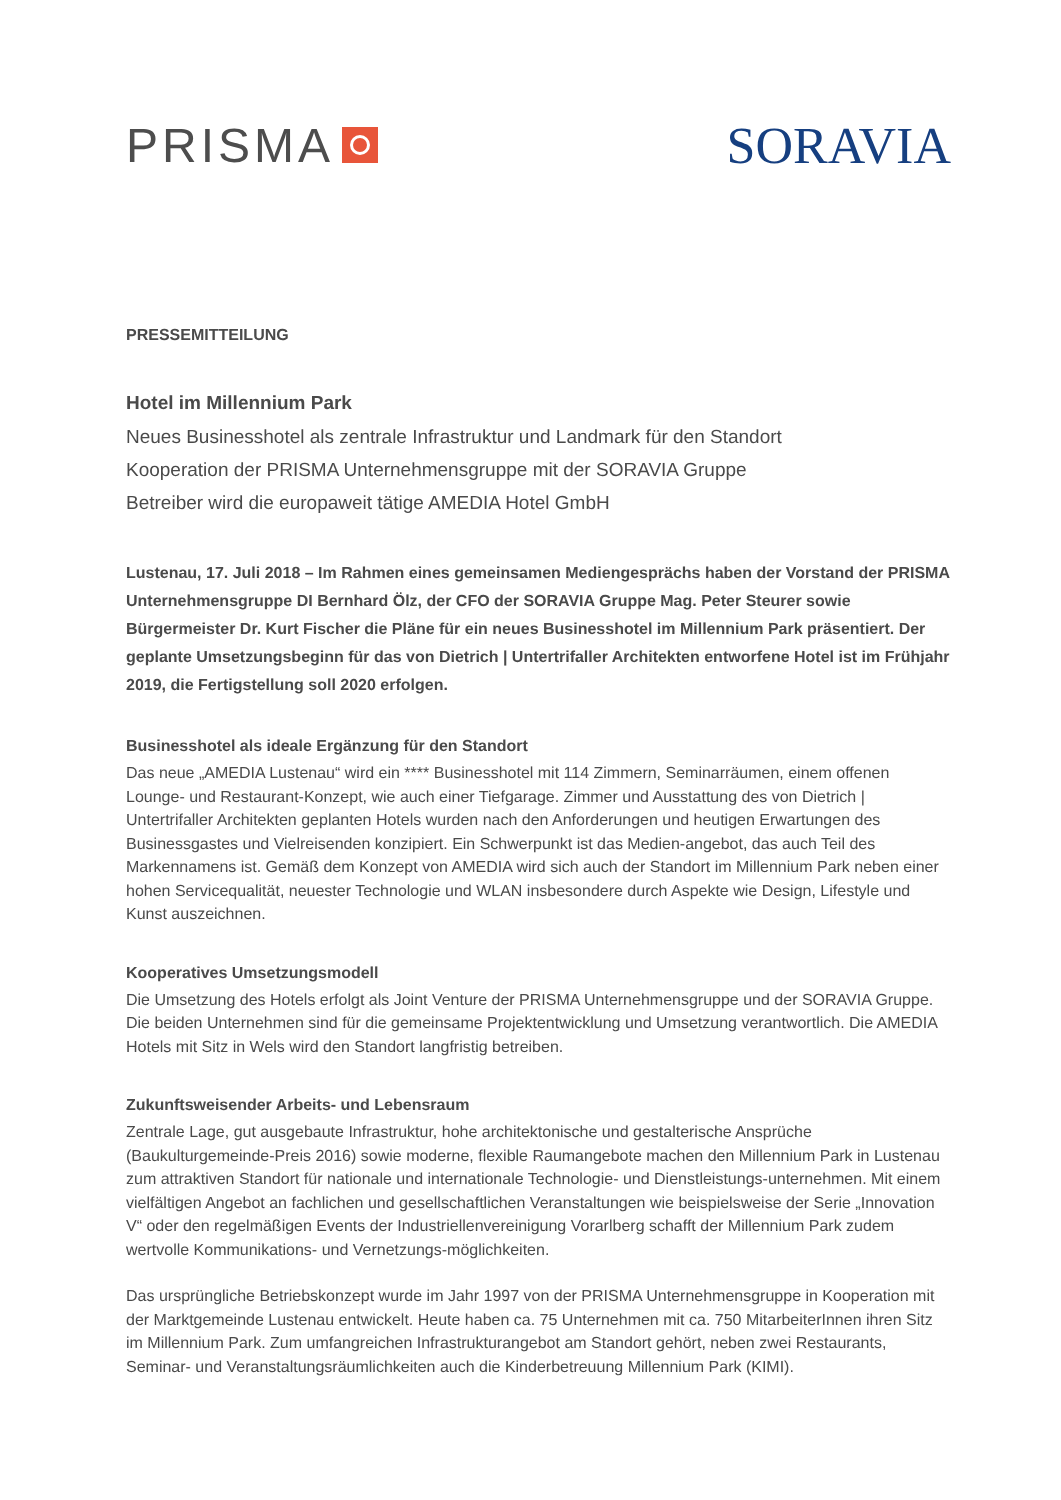PRISMA SORAVIA
PRESSEMITTEILUNG
Hotel im Millennium Park
Neues Businesshotel als zentrale Infrastruktur und Landmark für den Standort
Kooperation der PRISMA Unternehmensgruppe mit der SORAVIA Gruppe
Betreiber wird die europaweit tätige AMEDIA Hotel GmbH
Lustenau, 17. Juli 2018 – Im Rahmen eines gemeinsamen Mediengesprächs haben der Vorstand der PRISMA Unternehmensgruppe DI Bernhard Ölz, der CFO der SORAVIA Gruppe Mag. Peter Steurer sowie Bürgermeister Dr. Kurt Fischer die Pläne für ein neues Businesshotel im Millennium Park präsentiert. Der geplante Umsetzungsbeginn für das von Dietrich | Untertrifaller Architekten entworfene Hotel ist im Frühjahr 2019, die Fertigstellung soll 2020 erfolgen.
Businesshotel als ideale Ergänzung für den Standort
Das neue „AMEDIA Lustenau“ wird ein **** Businesshotel mit 114 Zimmern, Seminarräumen, einem offenen Lounge- und Restaurant-Konzept, wie auch einer Tiefgarage. Zimmer und Ausstattung des von Dietrich | Untertrifaller Architekten geplanten Hotels wurden nach den Anforderungen und heutigen Erwartungen des Businessgastes und Vielreisenden konzipiert. Ein Schwerpunkt ist das Medien-angebot, das auch Teil des Markennamens ist. Gemäß dem Konzept von AMEDIA wird sich auch der Standort im Millennium Park neben einer hohen Servicequalität, neuester Technologie und WLAN insbesondere durch Aspekte wie Design, Lifestyle und Kunst auszeichnen.
Kooperatives Umsetzungsmodell
Die Umsetzung des Hotels erfolgt als Joint Venture der PRISMA Unternehmensgruppe und der SORAVIA Gruppe. Die beiden Unternehmen sind für die gemeinsame Projektentwicklung und Umsetzung verantwortlich. Die AMEDIA Hotels mit Sitz in Wels wird den Standort langfristig betreiben.
Zukunftsweisender Arbeits- und Lebensraum
Zentrale Lage, gut ausgebaute Infrastruktur, hohe architektonische und gestalterische Ansprüche (Baukulturgemeinde-Preis 2016) sowie moderne, flexible Raumangebote machen den Millennium Park in Lustenau zum attraktiven Standort für nationale und internationale Technologie- und Dienstleistungs-unternehmen. Mit einem vielfältigen Angebot an fachlichen und gesellschaftlichen Veranstaltungen wie beispielsweise der Serie „Innovation V“ oder den regelmäßigen Events der Industriellenvereinigung Vorarlberg schafft der Millennium Park zudem wertvolle Kommunikations- und Vernetzungs-möglichkeiten.
Das ursprüngliche Betriebskonzept wurde im Jahr 1997 von der PRISMA Unternehmensgruppe in Kooperation mit der Marktgemeinde Lustenau entwickelt. Heute haben ca. 75 Unternehmen mit ca. 750 MitarbeiterInnen ihren Sitz im Millennium Park. Zum umfangreichen Infrastrukturangebot am Standort gehört, neben zwei Restaurants, Seminar- und Veranstaltungsräumlichkeiten auch die Kinderbetreuung Millennium Park (KIMI).